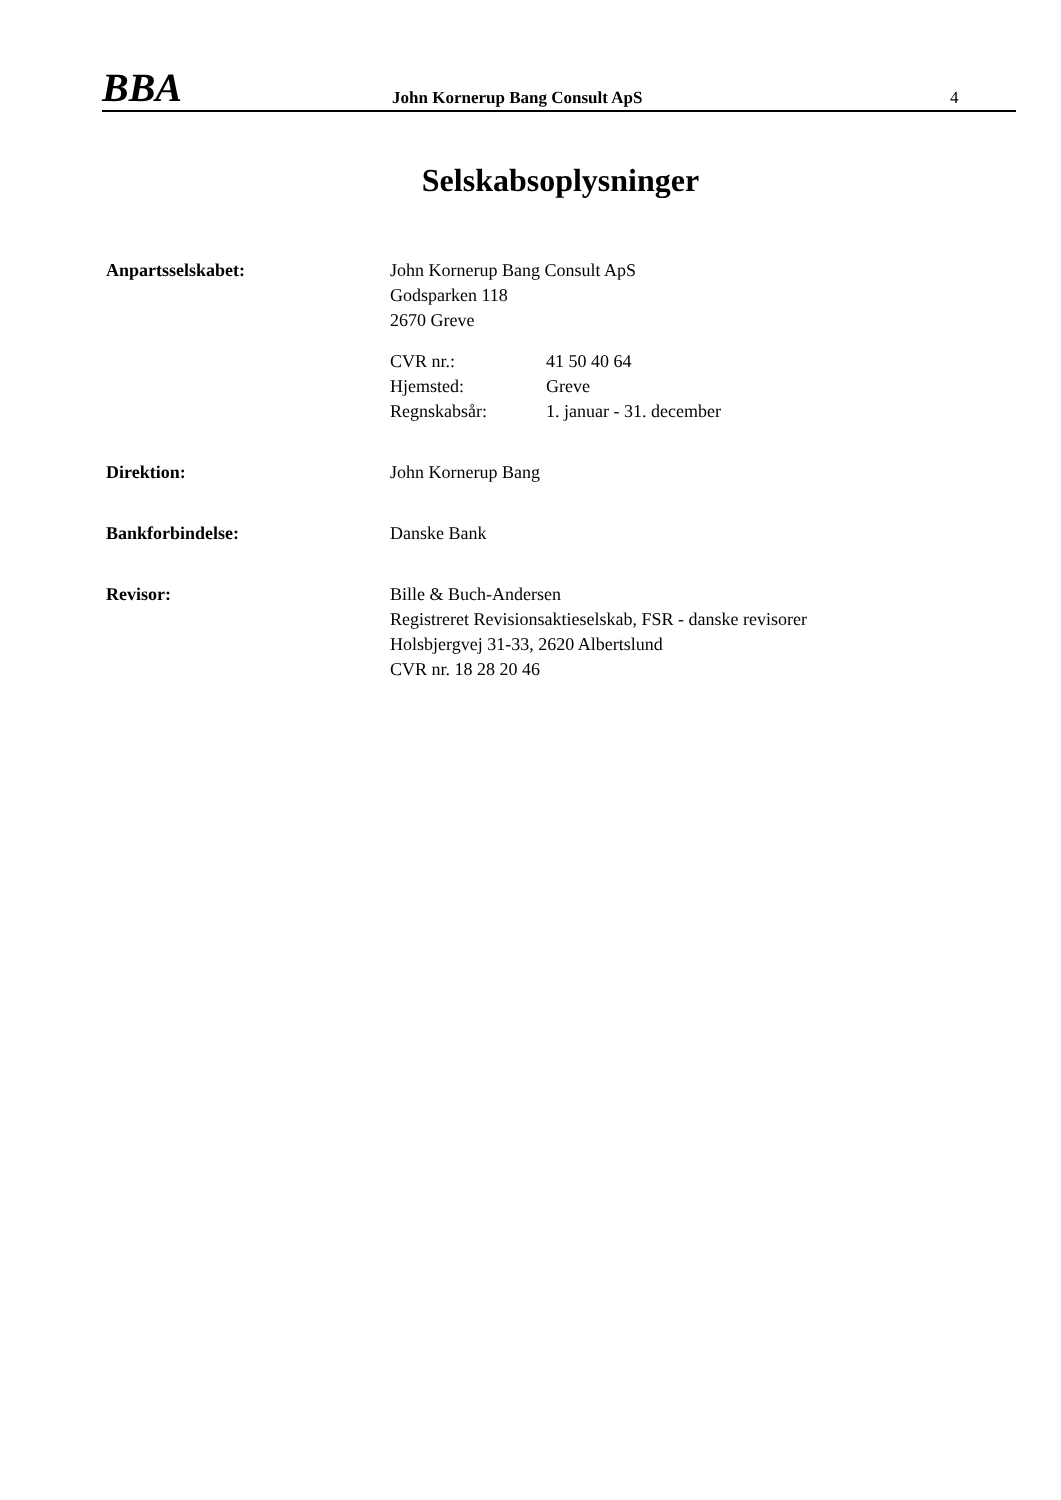BBA
John Kornerup Bang Consult ApS
4
Selskabsoplysninger
Anpartsselskabet: John Kornerup Bang Consult ApS
Godsparken 118
2670 Greve
CVR nr.:
Hjemsted:
Regnskabsår:
41 50 40 64
Greve
1. januar - 31. december
Direktion: John Kornerup Bang
Bankforbindelse: Danske Bank
Revisor: Bille & Buch-Andersen
Registreret Revisionsaktieselskab, FSR - danske revisorer
Holsbjergvej 31-33, 2620 Albertslund
CVR nr. 18 28 20 46